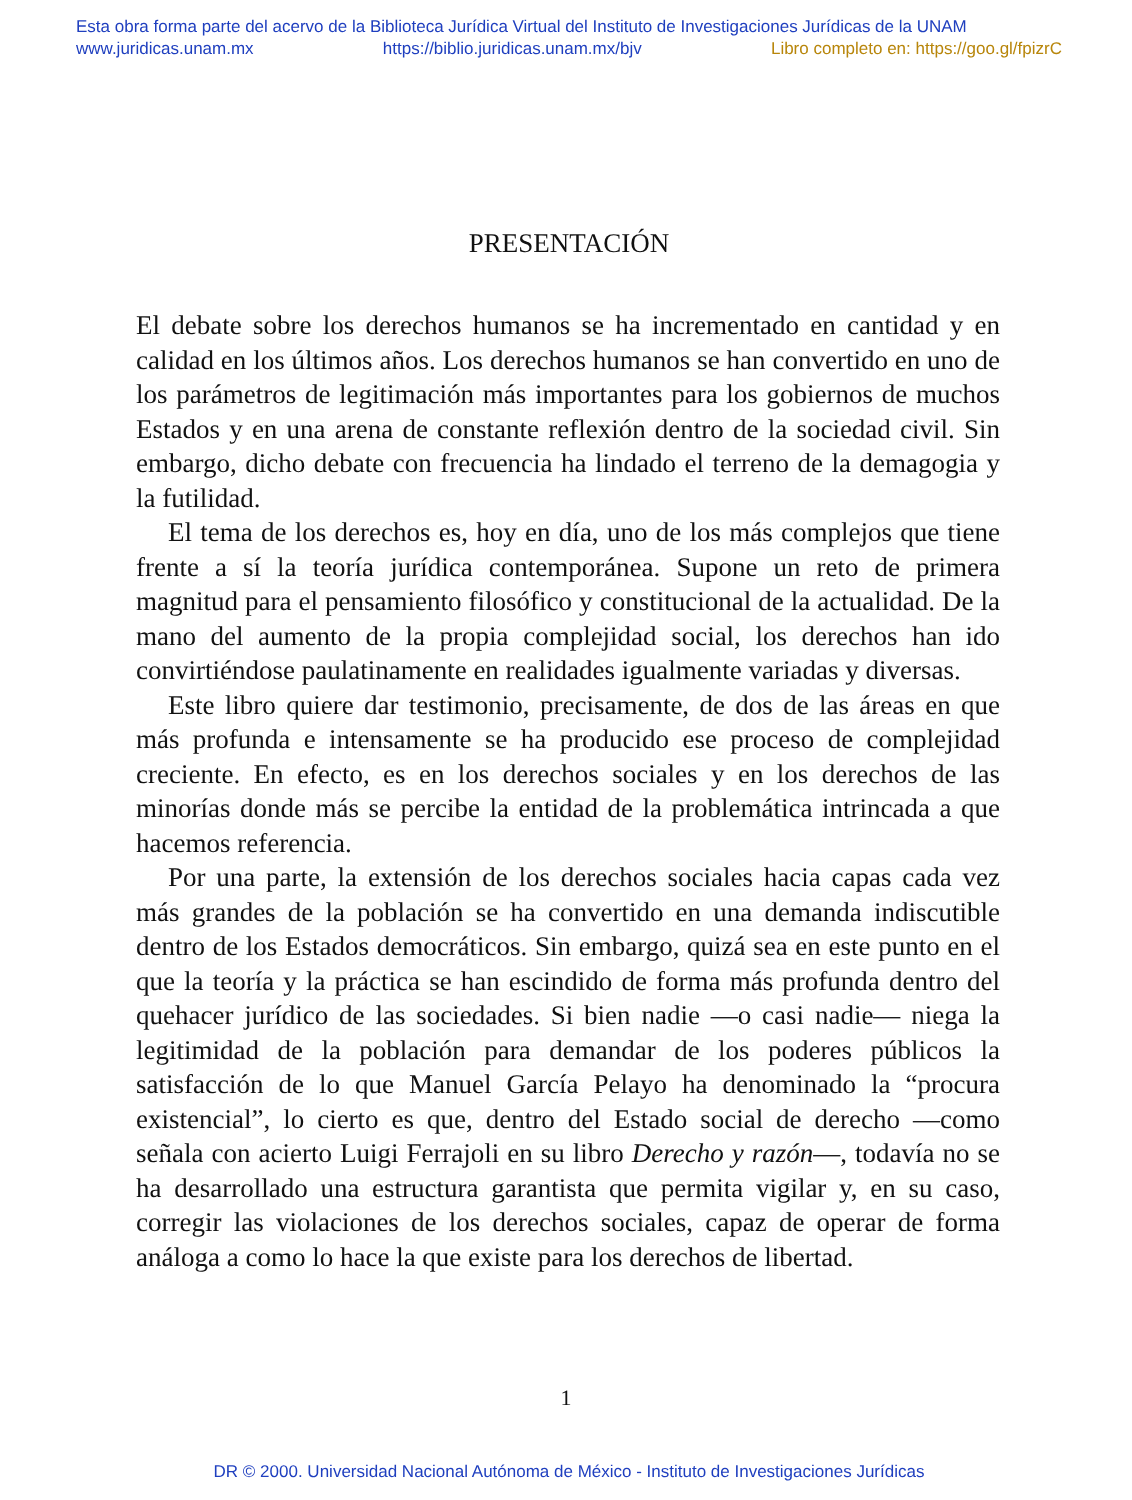Esta obra forma parte del acervo de la Biblioteca Jurídica Virtual del Instituto de Investigaciones Jurídicas de la UNAM
www.juridicas.unam.mx https://biblio.juridicas.unam.mx/bjv Libro completo en: https://goo.gl/fpizrC
PRESENTACIÓN
El debate sobre los derechos humanos se ha incrementado en cantidad y en calidad en los últimos años. Los derechos humanos se han convertido en uno de los parámetros de legitimación más importantes para los gobiernos de muchos Estados y en una arena de constante reflexión dentro de la sociedad civil. Sin embargo, dicho debate con frecuencia ha lindado el terreno de la demagogia y la futilidad.
El tema de los derechos es, hoy en día, uno de los más complejos que tiene frente a sí la teoría jurídica contemporánea. Supone un reto de primera magnitud para el pensamiento filosófico y constitucional de la actualidad. De la mano del aumento de la propia complejidad social, los derechos han ido convirtiéndose paulatinamente en realidades igualmente variadas y diversas.
Este libro quiere dar testimonio, precisamente, de dos de las áreas en que más profunda e intensamente se ha producido ese proceso de complejidad creciente. En efecto, es en los derechos sociales y en los derechos de las minorías donde más se percibe la entidad de la problemática intrincada a que hacemos referencia.
Por una parte, la extensión de los derechos sociales hacia capas cada vez más grandes de la población se ha convertido en una demanda indiscutible dentro de los Estados democráticos. Sin embargo, quizá sea en este punto en el que la teoría y la práctica se han escindido de forma más profunda dentro del quehacer jurídico de las sociedades. Si bien nadie —o casi nadie— niega la legitimidad de la población para demandar de los poderes públicos la satisfacción de lo que Manuel García Pelayo ha denominado la “procura existencial”, lo cierto es que, dentro del Estado social de derecho —como señala con acierto Luigi Ferrajoli en su libro Derecho y razón—, todavía no se ha desarrollado una estructura garantista que permita vigilar y, en su caso, corregir las violaciones de los derechos sociales, capaz de operar de forma análoga a como lo hace la que existe para los derechos de libertad.
1
DR © 2000. Universidad Nacional Autónoma de México - Instituto de Investigaciones Jurídicas